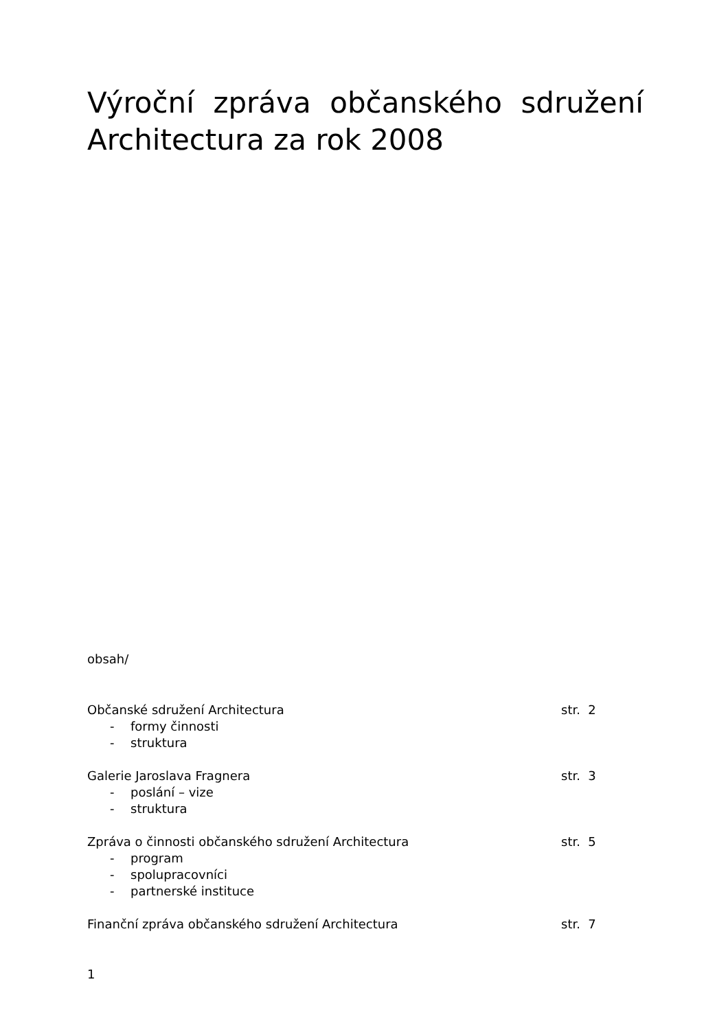Výroční zpráva občanského sdružení Architectura za rok 2008
obsah/
Občanské sdružení Architectura str. 2
- formy činnosti
- struktura
Galerie Jaroslava Fragnera str. 3
- poslání – vize
- struktura
Zpráva o činnosti občanského sdružení Architectura str. 5
- program
- spolupracovníci
- partnerské instituce
Finanční zpráva občanského sdružení Architectura str. 7
1